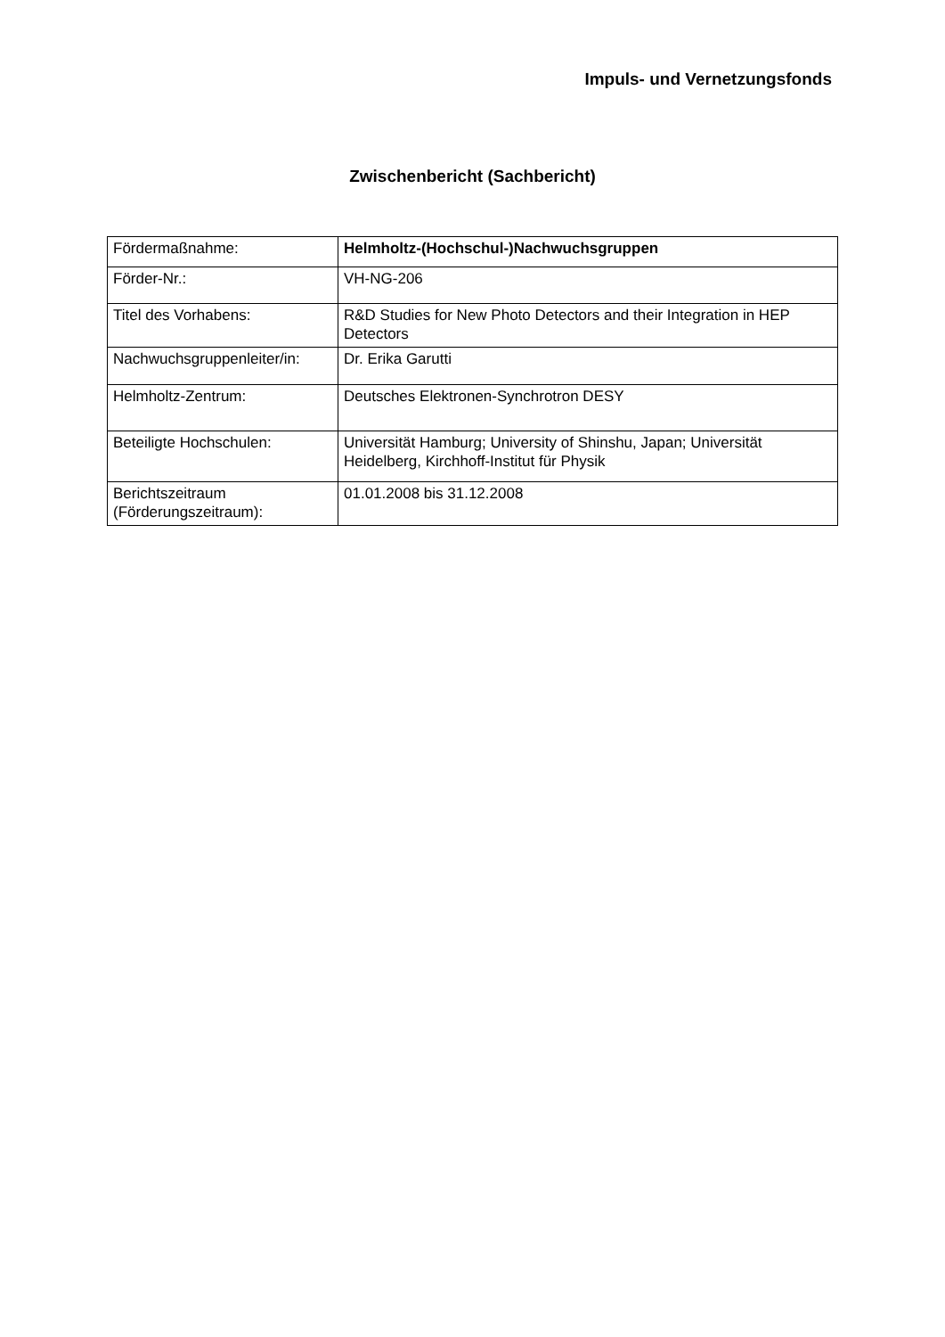Impuls- und Vernetzungsfonds
Zwischenbericht (Sachbericht)
| Fördermaßnahme: | Helmholtz-(Hochschul-)Nachwuchsgruppen |
| Förder-Nr.: | VH-NG-206 |
| Titel des Vorhabens: | R&D Studies for New Photo Detectors and their Integration in HEP Detectors |
| Nachwuchsgruppenleiter/in: | Dr. Erika Garutti |
| Helmholtz-Zentrum: | Deutsches Elektronen-Synchrotron DESY |
| Beteiligte Hochschulen: | Universität Hamburg; University of Shinshu, Japan; Universität Heidelberg, Kirchhoff-Institut für Physik |
| Berichtszeitraum (Förderungszeitraum): | 01.01.2008 bis 31.12.2008 |